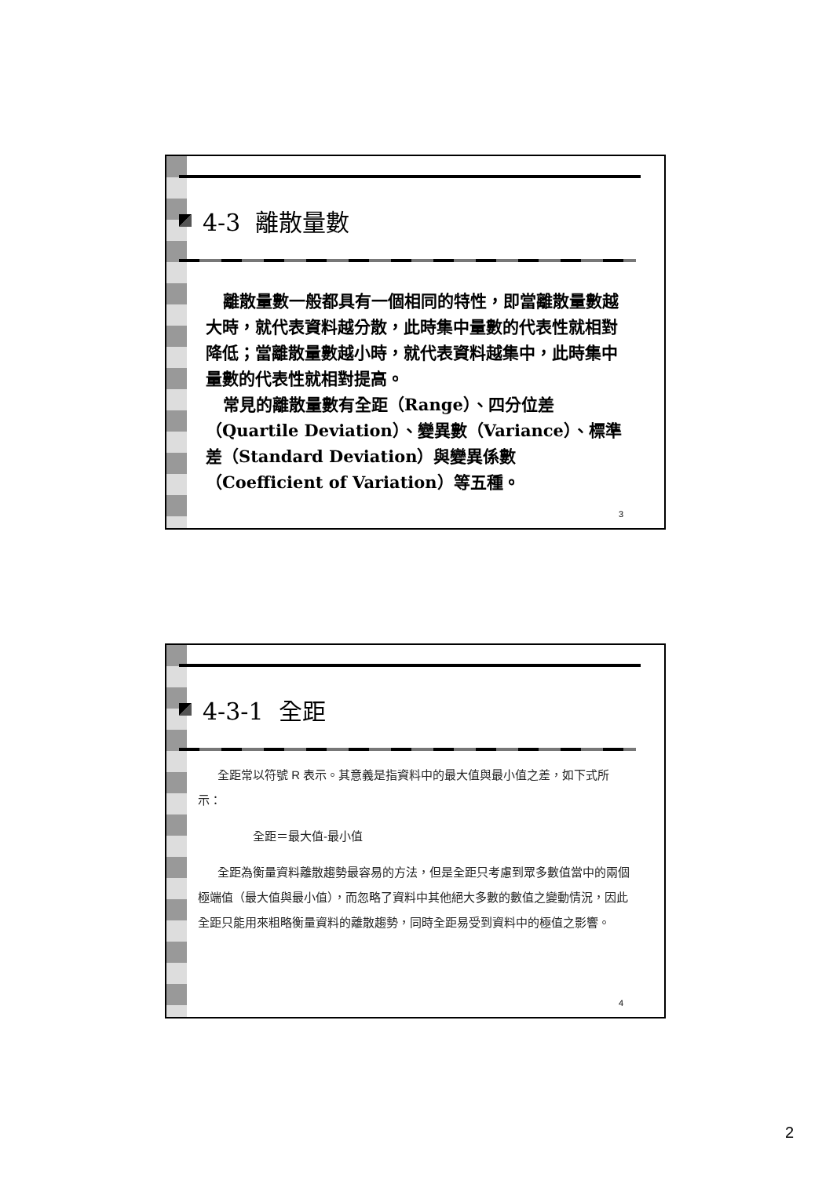4-3 離散量數
離散量數一般都具有一個相同的特性，即當離散量數越大時，就代表資料越分散，此時集中量數的代表性就相對降低；當離散量數越小時，就代表資料越集中，此時集中量數的代表性就相對提高。
常見的離散量數有全距（Range）、四分位差（Quartile Deviation）、變異數（Variance）、標準差（Standard Deviation）與變異係數（Coefficient of Variation）等五種。
3
4-3-1 全距
全距常以符號 R 表示。其意義是指資料中的最大值與最小值之差，如下式所示：
全距＝最大值-最小值
全距為衡量資料離散趨勢最容易的方法，但是全距只考慮到眾多數值當中的兩個極端值（最大值與最小值），而忽略了資料中其他絕大多數的數值之變動情況，因此全距只能用來粗略衡量資料的離散趨勢，同時全距易受到資料中的極值之影響。
4
2